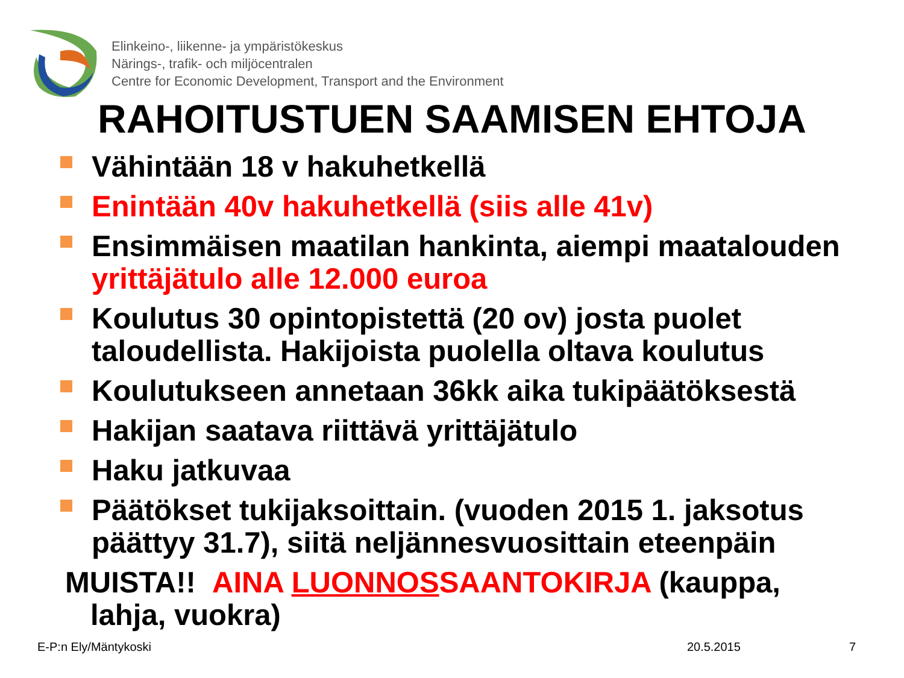Elinkeino-, liikenne- ja ympäristökeskus
Närings-, trafik- och miljöcentralen
Centre for Economic Development, Transport and the Environment
RAHOITUSTUEN SAAMISEN EHTOJA
Vähintään 18 v hakuhetkellä
Enintään 40v hakuhetkellä (siis alle 41v)
Ensimmäisen maatilan hankinta, aiempi maatalouden yrittäjätulo alle 12.000 euroa
Koulutus 30 opintopistettä (20 ov) josta puolet taloudellista. Hakijoista puolella oltava koulutus
Koulutukseen annetaan 36kk aika tukipäätöksestä
Hakijan saatava riittävä yrittäjätulo
Haku jatkuvaa
Päätökset tukijaksoittain. (vuoden 2015 1. jaksotus päättyy 31.7), siitä neljännesvuosittain eteenpäin
MUISTA!! AINA LUONNOSSAANTOKIRJA (kauppa,
lahja, vuokra)
E-P:n Ely/Mäntykoski 20.5.2015 7